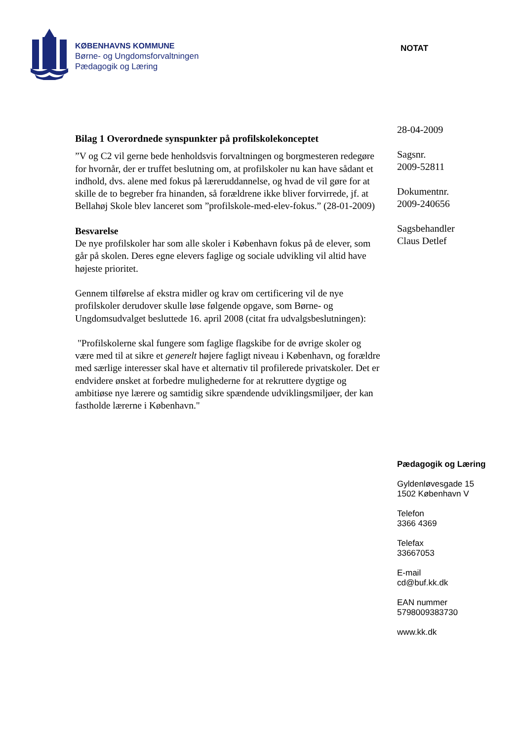KØBENHAVNS KOMMUNE
Børne- og Ungdomsforvaltningen
Pædagogik og Læring
NOTAT
Bilag 1 Overordnede synspunkter på profilskolekonceptet
”V og C2 vil gerne bede henholdsvis forvaltningen og borgmesteren redegøre for hvornår, der er truffet beslutning om, at profilskoler nu kan have sådant et indhold, dvs. alene med fokus på læreruddannelse, og hvad de vil gøre for at skille de to begreber fra hinanden, så forældrene ikke bliver forvirrede, jf. at Bellahøj Skole blev lanceret som ”profilskole-med-elev-fokus.” (28-01-2009)
Besvarelse
De nye profilskoler har som alle skoler i København fokus på de elever, som går på skolen. Deres egne elevers faglige og sociale udvikling vil altid have højeste prioritet.
Gennem tilførelse af ekstra midler og krav om certificering vil de nye profilskoler derudover skulle løse følgende opgave, som Børne- og Ungdomsudvalget besluttede 16. april 2008 (citat fra udvalgsbeslutningen):
"Profilskolerne skal fungere som faglige flagskibe for de øvrige skoler og være med til at sikre et generelt højere fagligt niveau i København, og forældre med særlige interesser skal have et alternativ til profilerede privatskoler. Det er endvidere ønsket at forbedre mulighederne for at rekruttere dygtige og ambitiøse nye lærere og samtidig sikre spændende udviklingsmiljøer, der kan fastholde lærerne i København."
28-04-2009
Sagsnr.
2009-52811
Dokumentnr.
2009-240656
Sagsbehandler
Claus Detlef
Pædagogik og Læring
Gyldenløvesgade 15
1502 København V
Telefon
3366 4369
Telefax
33667053
E-mail
cd@buf.kk.dk
EAN nummer
5798009383730
www.kk.dk